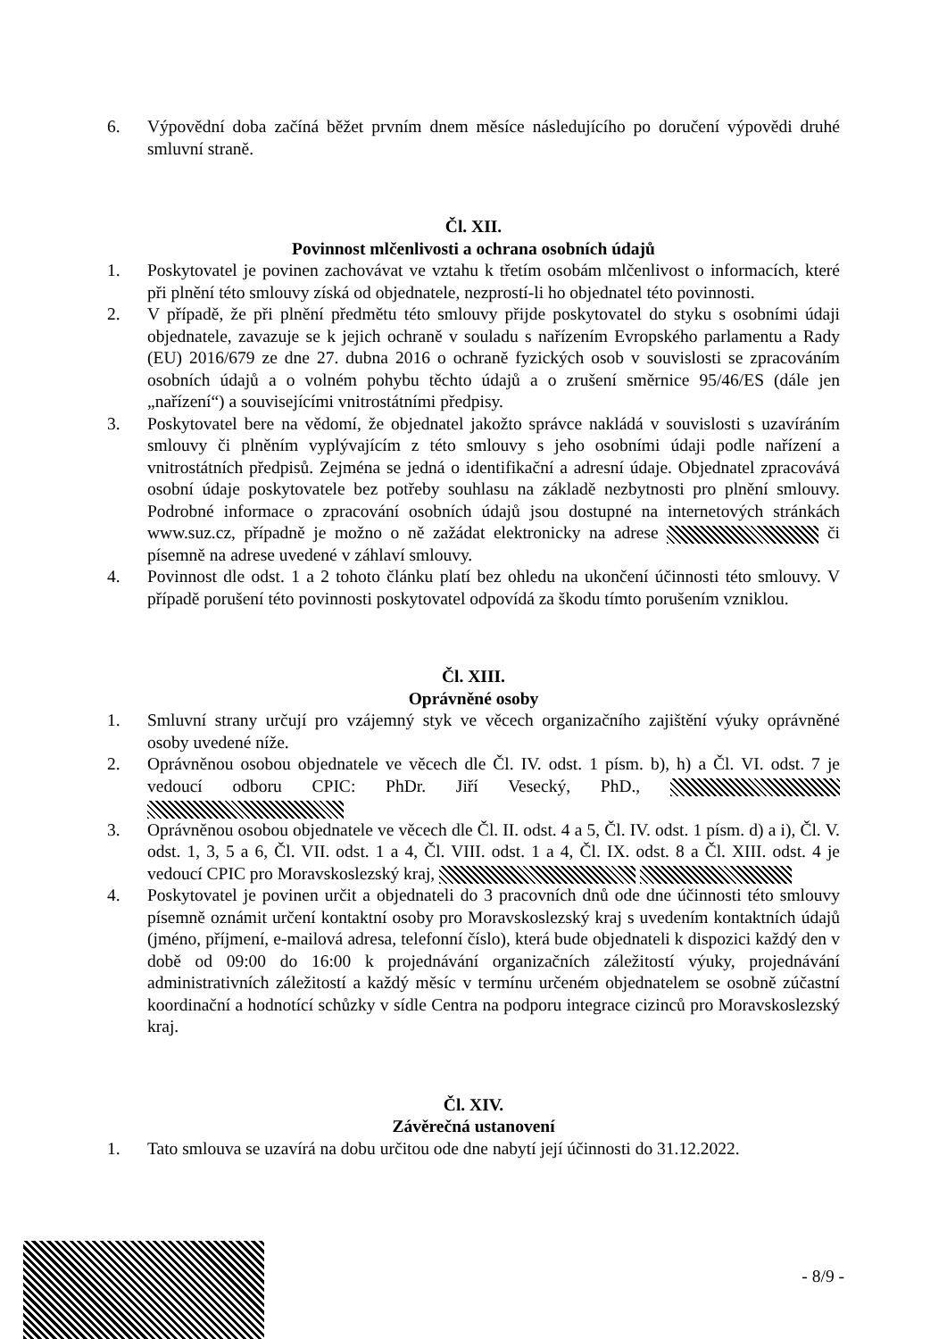6. Výpovědní doba začíná běžet prvním dnem měsíce následujícího po doručení výpovědi druhé smluvní straně.
Čl. XII.
Povinnost mlčenlivosti a ochrana osobních údajů
1. Poskytovatel je povinen zachovávat ve vztahu k třetím osobám mlčenlivost o informacích, které při plnění této smlouvy získá od objednatele, nezprostí-li ho objednatel této povinnosti.
2. V případě, že při plnění předmětu této smlouvy přijde poskytovatel do styku s osobními údaji objednatele, zavazuje se k jejich ochraně v souladu s nařízením Evropského parlamentu a Rady (EU) 2016/679 ze dne 27. dubna 2016 o ochraně fyzických osob v souvislosti se zpracováním osobních údajů a o volném pohybu těchto údajů a o zrušení směrnice 95/46/ES (dále jen „nařízení“) a souvisejícími vnitrostátními předpisy.
3. Poskytovatel bere na vědomí, že objednatel jakožto správce nakládá v souvislosti s uzavíráním smlouvy či plněním vyplývajícím z této smlouvy s jeho osobními údaji podle nařízení a vnitrostátních předpisů. Zejména se jedná o identifikační a adresní údaje. Objednatel zpracovává osobní údaje poskytovatele bez potřeby souhlasu na základě nezbytnosti pro plnění smlouvy. Podrobné informace o zpracování osobních údajů jsou dostupné na internetových stránkách www.suz.cz, případně je možno o ně zažádat elektronicky na adrese či písemně na adrese uvedené v záhlaví smlouvy.
4. Povinnost dle odst. 1 a 2 tohoto článku platí bez ohledu na ukončení účinnosti této smlouvy. V případě porušení této povinnosti poskytovatel odpovídá za škodu tímto porušením vzniklou.
Čl. XIII.
Oprávněné osoby
1. Smluvní strany určují pro vzájemný styk ve věcech organizačního zajištění výuky oprávněné osoby uvedené níže.
2. Oprávněnou osobou objednatele ve věcech dle Čl. IV. odst. 1 písm. b), h) a Čl. VI. odst. 7 je vedoucí odboru CPIC: PhDr. Jiří Vesecký, PhD.,
3. Oprávněnou osobou objednatele ve věcech dle Čl. II. odst. 4 a 5, Čl. IV. odst. 1 písm. d) a i), Čl. V. odst. 1, 3, 5 a 6, Čl. VII. odst. 1 a 4, Čl. VIII. odst. 1 a 4, Čl. IX. odst. 8 a Čl. XIII. odst. 4 je vedoucí CPIC pro Moravskoslezský kraj,
4. Poskytovatel je povinen určit a objednateli do 3 pracovních dnů ode dne účinnosti této smlouvy písemně oznámit určení kontaktní osoby pro Moravskoslezský kraj s uvedením kontaktních údajů (jméno, příjmení, e-mailová adresa, telefonní číslo), která bude objednateli k dispozici každý den v době od 09:00 do 16:00 k projednávání organizačních záležitostí výuky, projednávání administrativních záležitostí a každý měsíc v termínu určeném objednatelem se osobně zúčastní koordinační a hodnotící schůzky v sídle Centra na podporu integrace cizinců pro Moravskoslezský kraj.
Čl. XIV.
Závěrečná ustanovení
1. Tato smlouva se uzavírá na dobu určitou ode dne nabytí její účinnosti do 31.12.2022.
- 8/9 -